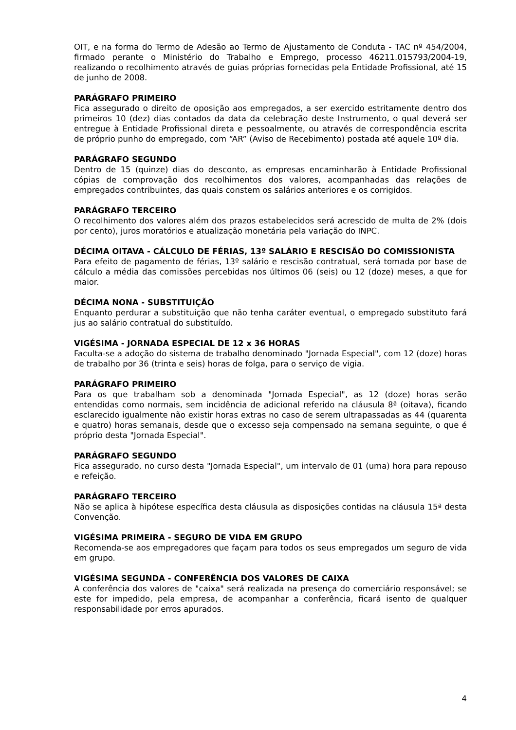OIT, e na forma do Termo de Adesão ao Termo de Ajustamento de Conduta - TAC nº 454/2004, firmado perante o Ministério do Trabalho e Emprego, processo 46211.015793/2004-19, realizando o recolhimento através de guias próprias fornecidas pela Entidade Profissional, até 15 de junho de 2008.
PARÁGRAFO PRIMEIRO
Fica assegurado o direito de oposição aos empregados, a ser exercido estritamente dentro dos primeiros 10 (dez) dias contados da data da celebração deste Instrumento, o qual deverá ser entregue à Entidade Profissional direta e pessoalmente, ou através de correspondência escrita de próprio punho do empregado, com “AR” (Aviso de Recebimento) postada até aquele 10º dia.
PARÁGRAFO SEGUNDO
Dentro de 15 (quinze) dias do desconto, as empresas encaminharão à Entidade Profissional cópias de comprovação dos recolhimentos dos valores, acompanhadas das relações de empregados contribuintes, das quais constem os salários anteriores e os corrigidos.
PARÁGRAFO TERCEIRO
O recolhimento dos valores além dos prazos estabelecidos será acrescido de multa de 2% (dois por cento), juros moratórios e atualização monetária pela variação do INPC.
DÉCIMA OITAVA - CÁLCULO DE FÉRIAS, 13º SALÁRIO E RESCISÃO DO COMISSIONISTA
Para efeito de pagamento de férias, 13º salário e rescisão contratual, será tomada por base de cálculo a média das comissões percebidas nos últimos 06 (seis) ou 12 (doze) meses, a que for maior.
DÉCIMA NONA - SUBSTITUIÇÃO
Enquanto perdurar a substituição que não tenha caráter eventual, o empregado substituto fará jus ao salário contratual do substituído.
VIGÉSIMA - JORNADA ESPECIAL DE 12 x 36 HORAS
Faculta-se a adoção do sistema de trabalho denominado "Jornada Especial", com 12 (doze) horas de trabalho por 36 (trinta e seis) horas de folga, para o serviço de vigia.
PARÁGRAFO PRIMEIRO
Para os que trabalham sob a denominada "Jornada Especial", as 12 (doze) horas serão entendidas como normais, sem incidência de adicional referido na cláusula 8ª (oitava), ficando esclarecido igualmente não existir horas extras no caso de serem ultrapassadas as 44 (quarenta e quatro) horas semanais, desde que o excesso seja compensado na semana seguinte, o que é próprio desta "Jornada Especial".
PARÁGRAFO SEGUNDO
Fica assegurado, no curso desta "Jornada Especial", um intervalo de 01 (uma) hora para repouso e refeição.
PARÁGRAFO TERCEIRO
Não se aplica à hipótese específica desta cláusula as disposições contidas na cláusula 15ª desta Convenção.
VIGÉSIMA PRIMEIRA - SEGURO DE VIDA EM GRUPO
Recomenda-se aos empregadores que façam para todos os seus empregados um seguro de vida em grupo.
VIGÉSIMA SEGUNDA - CONFERÊNCIA DOS VALORES DE CAIXA
A conferência dos valores de "caixa" será realizada na presença do comerciário responsável; se este for impedido, pela empresa, de acompanhar a conferência, ficará isento de qualquer responsabilidade por erros apurados.
4